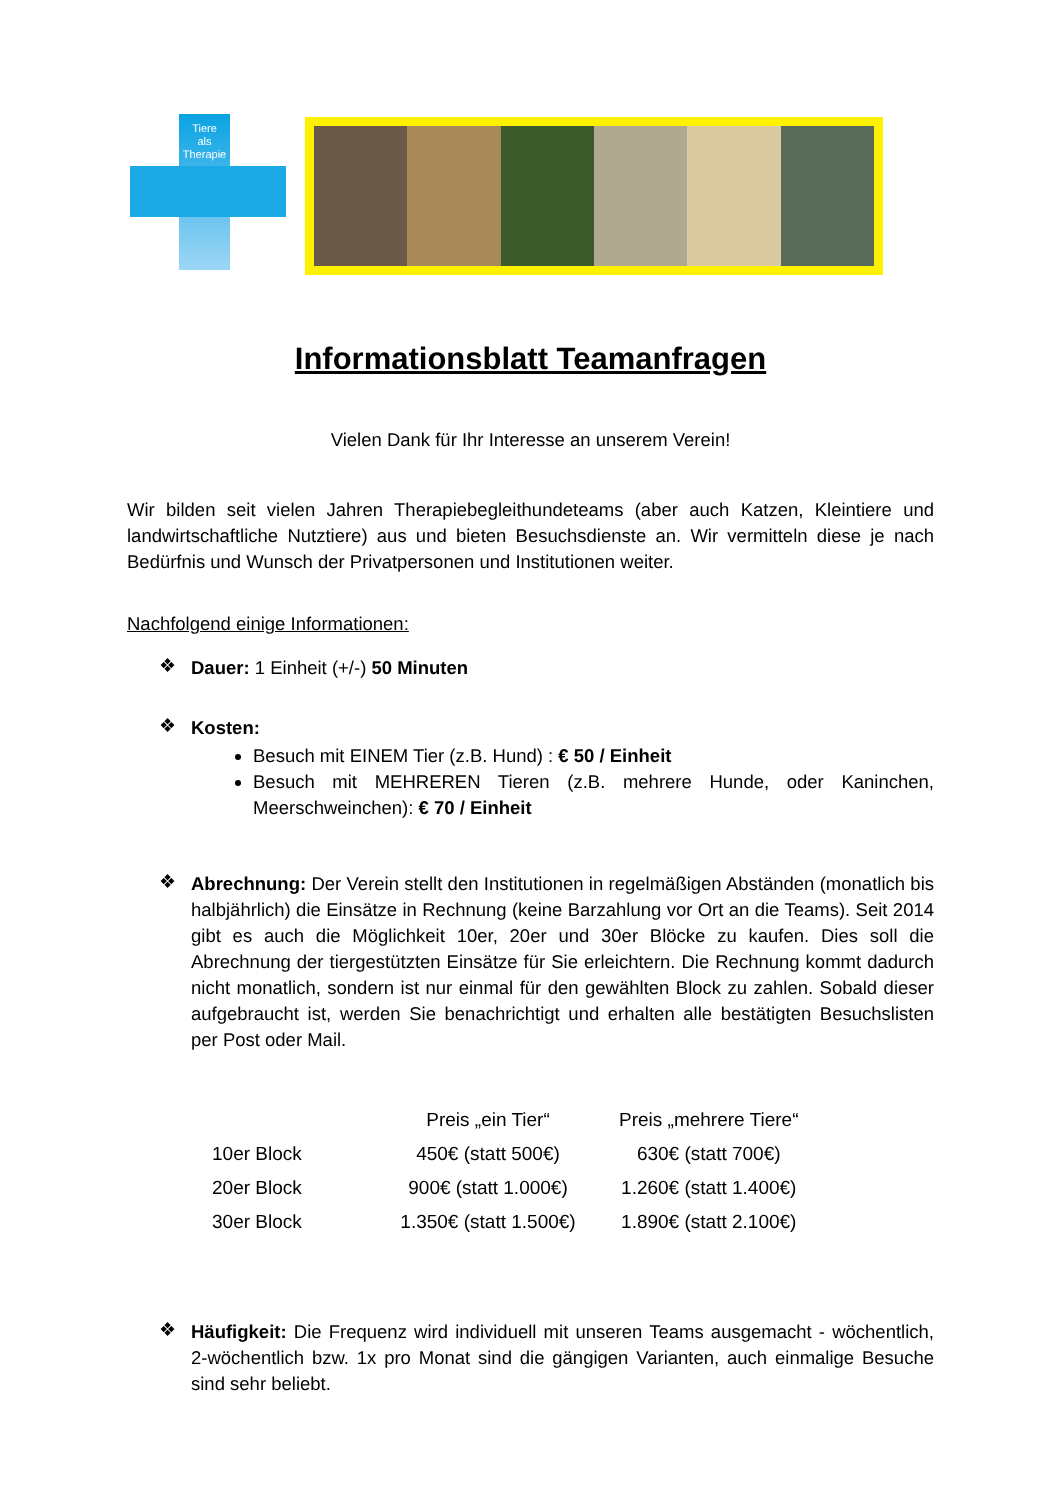Tiere
als
Therapie
Informationsblatt Teamanfragen
Vielen Dank für Ihr Interesse an unserem Verein!
Wir bilden seit vielen Jahren Therapiebegleithundeteams (aber auch Katzen, Kleintiere und landwirtschaftliche Nutztiere) aus und bieten Besuchsdienste an. Wir vermitteln diese je nach Bedürfnis und Wunsch der Privatpersonen und Institutionen weiter.
Nachfolgend einige Informationen:
❖
Dauer: 1 Einheit (+/-) 50 Minuten
❖
Kosten:
Besuch mit EINEM Tier (z.B. Hund) : € 50 / Einheit
Besuch mit MEHREREN Tieren (z.B. mehrere Hunde, oder Kaninchen, Meerschweinchen): € 70 / Einheit
❖
Abrechnung: Der Verein stellt den Institutionen in regelmäßigen Abständen (monatlich bis halbjährlich) die Einsätze in Rechnung (keine Barzahlung vor Ort an die Teams). Seit 2014 gibt es auch die Möglichkeit 10er, 20er und 30er Blöcke zu kaufen. Dies soll die Abrechnung der tiergestützten Einsätze für Sie erleichtern. Die Rechnung kommt dadurch nicht monatlich, sondern ist nur einmal für den gewählten Block zu zahlen. Sobald dieser aufgebraucht ist, werden Sie benachrichtigt und erhalten alle bestätigten Besuchslisten per Post oder Mail.
| | Preis „ein Tier“ | Preis „mehrere Tiere“ |
| --- | --- | --- |
| 10er Block | 450€ (statt 500€) | 630€ (statt 700€) |
| 20er Block | 900€ (statt 1.000€) | 1.260€ (statt 1.400€) |
| 30er Block | 1.350€ (statt 1.500€) | 1.890€ (statt 2.100€) |
❖
Häufigkeit: Die Frequenz wird individuell mit unseren Teams ausgemacht - wöchentlich, 2-wöchentlich bzw. 1x pro Monat sind die gängigen Varianten, auch einmalige Besuche sind sehr beliebt.